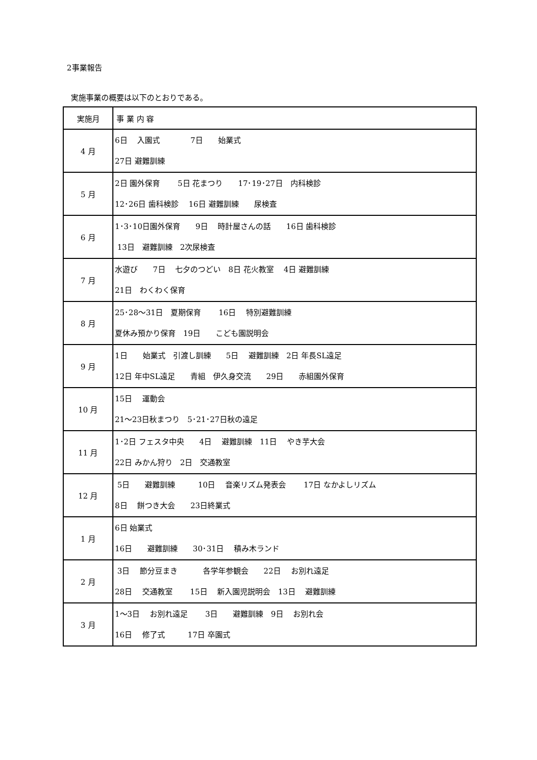2事業報告
実施事業の概要は以下のとおりである。
| 実施月 | 事 業 内 容 |
| --- | --- |
| 4 月 | 6日 入園式 7日 始業式 27日 避難訓練 |
| 5 月 | 2日 園外保育 5日 花まつり 17･19･27日 内科検診 12･26日 歯科検診 16日 避難訓練 尿検査 |
| 6 月 | 1･3･10日園外保育 9日 時計屋さんの話 16日 歯科検診 13日 避難訓練 2次尿検査 |
| 7 月 | 水遊び 7日 七夕のつどい 8日 花火教室 4日 避難訓練 21日 わくわく保育 |
| 8 月 | 25･28～31日 夏期保育 16日 特別避難訓練 夏休み預かり保育 19日 こども園説明会 |
| 9 月 | 1日 始業式 引渡し訓練 5日 避難訓練 2日 年長SL遠足 12日 年中SL遠足 青組 伊久身交流 29日 赤組園外保育 |
| 10 月 | 15日 運動会 21～23日秋まつり 5･21･27日秋の遠足 |
| 11 月 | 1･2日 フェスタ中央 4日 避難訓練 11日 やき芋大会 22日 みかん狩り 2日 交通教室 |
| 12 月 | 5日 避難訓練 10日 音楽リズム発表会 17日 なかよしリズム 8日 餅つき大会 23日終業式 |
| 1 月 | 6日 始業式 16日 避難訓練 30･31日 積み木ランド |
| 2 月 | 3日 節分豆まき 各学年参観会 22日 お別れ遠足 28日 交通教室 15日 新入園児説明会 13日 避難訓練 |
| 3 月 | 1～3日 お別れ遠足 3日 避難訓練 9日 お別れ会 16日 修了式 17日 卒園式 |